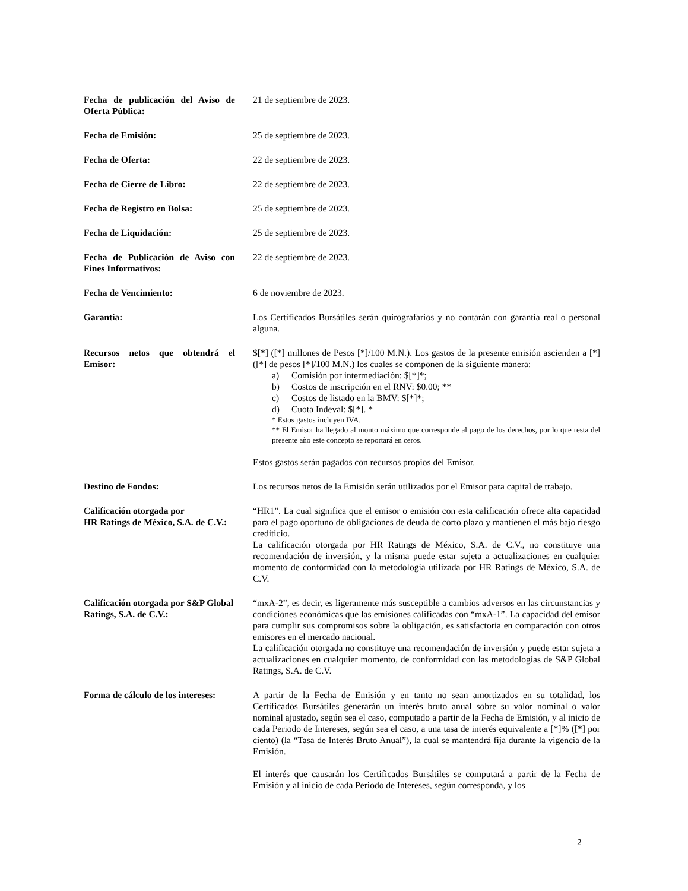Fecha de publicación del Aviso de Oferta Pública:
21 de septiembre de 2023.
Fecha de Emisión: 25 de septiembre de 2023.
Fecha de Oferta: 22 de septiembre de 2023.
Fecha de Cierre de Libro: 22 de septiembre de 2023.
Fecha de Registro en Bolsa: 25 de septiembre de 2023.
Fecha de Liquidación: 25 de septiembre de 2023.
Fecha de Publicación de Aviso con Fines Informativos:
22 de septiembre de 2023.
Fecha de Vencimiento: 6 de noviembre de 2023.
Garantía: Los Certificados Bursátiles serán quirografarios y no contarán con garantía real o personal alguna.
Recursos netos que obtendrá el Emisor:
$[*] ([*] millones de Pesos [*]/100 M.N.). Los gastos de la presente emisión ascienden a [*] ([*] de pesos [*]/100 M.N.) los cuales se componen de la siguiente manera:
a) Comisión por intermediación: $[*]*;
b) Costos de inscripción en el RNV: $0.00; **
c) Costos de listado en la BMV: $[*]*;
d) Cuota Indeval: $[*]. *
* Estos gastos incluyen IVA.
** El Emisor ha llegado al monto máximo que corresponde al pago de los derechos, por lo que resta del presente año este concepto se reportará en ceros.
Estos gastos serán pagados con recursos propios del Emisor.
Destino de Fondos: Los recursos netos de la Emisión serán utilizados por el Emisor para capital de trabajo.
Calificación otorgada por
HR Ratings de México, S.A. de C.V.:
“HR1”. La cual significa que el emisor o emisión con esta calificación ofrece alta capacidad para el pago oportuno de obligaciones de deuda de corto plazo y mantienen el más bajo riesgo crediticio.
La calificación otorgada por HR Ratings de México, S.A. de C.V., no constituye una recomendación de inversión, y la misma puede estar sujeta a actualizaciones en cualquier momento de conformidad con la metodología utilizada por HR Ratings de México, S.A. de C.V.
Calificación otorgada por S&P Global Ratings, S.A. de C.V.:
“mxA-2”, es decir, es ligeramente más susceptible a cambios adversos en las circunstancias y condiciones económicas que las emisiones calificadas con “mxA-1”. La capacidad del emisor para cumplir sus compromisos sobre la obligación, es satisfactoria en comparación con otros emisores en el mercado nacional.
La calificación otorgada no constituye una recomendación de inversión y puede estar sujeta a actualizaciones en cualquier momento, de conformidad con las metodologías de S&P Global Ratings, S.A. de C.V.
Forma de cálculo de los intereses:
A partir de la Fecha de Emisión y en tanto no sean amortizados en su totalidad, los Certificados Bursátiles generarán un interés bruto anual sobre su valor nominal o valor nominal ajustado, según sea el caso, computado a partir de la Fecha de Emisión, y al inicio de cada Periodo de Intereses, según sea el caso, a una tasa de interés equivalente a [*]% ([*] por ciento) (la “Tasa de Interés Bruto Anual”), la cual se mantendrá fija durante la vigencia de la Emisión.
El interés que causarán los Certificados Bursátiles se computará a partir de la Fecha de Emisión y al inicio de cada Periodo de Intereses, según corresponda, y los
2